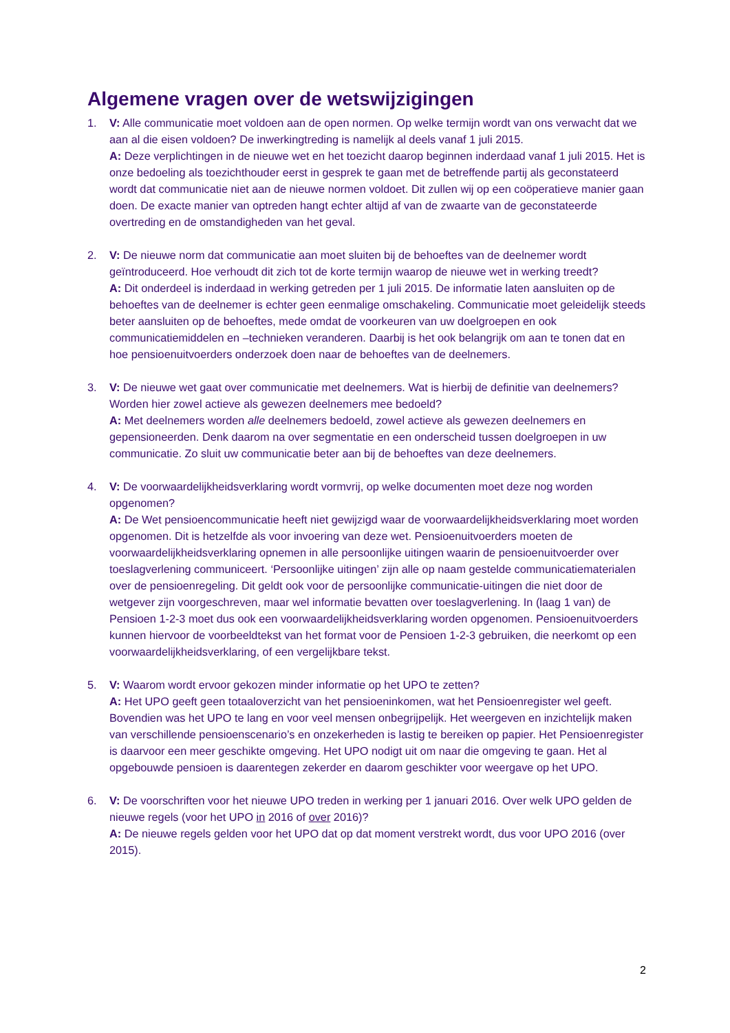Algemene vragen over de wetswijzigingen
1. V: Alle communicatie moet voldoen aan de open normen. Op welke termijn wordt van ons verwacht dat we aan al die eisen voldoen? De inwerkingtreding is namelijk al deels vanaf 1 juli 2015.
A: Deze verplichtingen in de nieuwe wet en het toezicht daarop beginnen inderdaad vanaf 1 juli 2015. Het is onze bedoeling als toezichthouder eerst in gesprek te gaan met de betreffende partij als geconstateerd wordt dat communicatie niet aan de nieuwe normen voldoet. Dit zullen wij op een coöperatieve manier gaan doen. De exacte manier van optreden hangt echter altijd af van de zwaarte van de geconstateerde overtreding en de omstandigheden van het geval.
2. V: De nieuwe norm dat communicatie aan moet sluiten bij de behoeftes van de deelnemer wordt geïntroduceerd. Hoe verhoudt dit zich tot de korte termijn waarop de nieuwe wet in werking treedt?
A: Dit onderdeel is inderdaad in werking getreden per 1 juli 2015. De informatie laten aansluiten op de behoeftes van de deelnemer is echter geen eenmalige omschakeling. Communicatie moet geleidelijk steeds beter aansluiten op de behoeftes, mede omdat de voorkeuren van uw doelgroepen en ook communicatiemiddelen en –technieken veranderen. Daarbij is het ook belangrijk om aan te tonen dat en hoe pensioenuitvoerders onderzoek doen naar de behoeftes van de deelnemers.
3. V: De nieuwe wet gaat over communicatie met deelnemers. Wat is hierbij de definitie van deelnemers? Worden hier zowel actieve als gewezen deelnemers mee bedoeld?
A: Met deelnemers worden alle deelnemers bedoeld, zowel actieve als gewezen deelnemers en gepensioneerden. Denk daarom na over segmentatie en een onderscheid tussen doelgroepen in uw communicatie. Zo sluit uw communicatie beter aan bij de behoeftes van deze deelnemers.
4. V: De voorwaardelijkheidsverklaring wordt vormvrij, op welke documenten moet deze nog worden opgenomen?
A: De Wet pensioencommunicatie heeft niet gewijzigd waar de voorwaardelijkheidsverklaring moet worden opgenomen. Dit is hetzelfde als voor invoering van deze wet. Pensioenuitvoerders moeten de voorwaardelijkheidsverklaring opnemen in alle persoonlijke uitingen waarin de pensioenuitvoerder over toeslagverlening communiceert. ‘Persoonlijke uitingen’ zijn alle op naam gestelde communicatiematerialen over de pensioenregeling. Dit geldt ook voor de persoonlijke communicatie-uitingen die niet door de wetgever zijn voorgeschreven, maar wel informatie bevatten over toeslagverlening. In (laag 1 van) de Pensioen 1-2-3 moet dus ook een voorwaardelijkheidsverklaring worden opgenomen. Pensioenuitvoerders kunnen hiervoor de voorbeeldtekst van het format voor de Pensioen 1-2-3 gebruiken, die neerkomt op een voorwaardelijkheidsverklaring, of een vergelijkbare tekst.
5. V: Waarom wordt ervoor gekozen minder informatie op het UPO te zetten?
A: Het UPO geeft geen totaaloverzicht van het pensioeninkomen, wat het Pensioenregister wel geeft. Bovendien was het UPO te lang en voor veel mensen onbegrijpelijk. Het weergeven en inzichtelijk maken van verschillende pensioenscenario’s en onzekerheden is lastig te bereiken op papier. Het Pensioenregister is daarvoor een meer geschikte omgeving. Het UPO nodigt uit om naar die omgeving te gaan. Het al opgebouwde pensioen is daarentegen zekerder en daarom geschikter voor weergave op het UPO.
6. V: De voorschriften voor het nieuwe UPO treden in werking per 1 januari 2016. Over welk UPO gelden de nieuwe regels (voor het UPO in 2016 of over 2016)?
A: De nieuwe regels gelden voor het UPO dat op dat moment verstrekt wordt, dus voor UPO 2016 (over 2015).
2